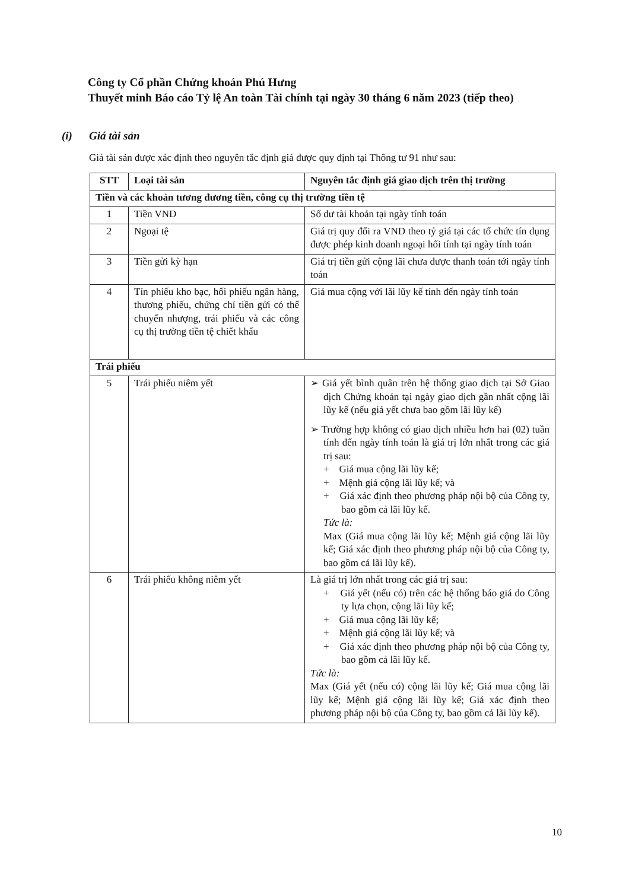Công ty Cổ phần Chứng khoán Phú Hưng
Thuyết minh Báo cáo Tỷ lệ An toàn Tài chính tại ngày 30 tháng 6 năm 2023 (tiếp theo)
(i) Giá tài sản
Giá tài sản được xác định theo nguyên tắc định giá được quy định tại Thông tư 91 như sau:
| STT | Loại tài sản | Nguyên tắc định giá giao dịch trên thị trường |
| --- | --- | --- |
| Tiền và các khoản tương đương tiền, công cụ thị trường tiền tệ | | |
| 1 | Tiền VND | Số dư tài khoản tại ngày tính toán |
| 2 | Ngoại tệ | Giá trị quy đổi ra VND theo tỷ giá tại các tổ chức tín dụng được phép kinh doanh ngoại hối tính tại ngày tính toán |
| 3 | Tiền gửi kỳ hạn | Giá trị tiền gửi cộng lãi chưa được thanh toán tới ngày tính toán |
| 4 | Tín phiếu kho bạc, hối phiếu ngân hàng, thương phiếu, chứng chỉ tiền gửi có thể chuyển nhượng, trái phiếu và các công cụ thị trường tiền tệ chiết khấu | Giá mua cộng với lãi lũy kế tính đến ngày tính toán |
| Trái phiếu | | |
| 5 | Trái phiếu niêm yết | ➢ Giá yết bình quân trên hệ thống giao dịch tại Sở Giao dịch Chứng khoán tại ngày giao dịch gần nhất cộng lãi lũy kế (nếu giá yết chưa bao gồm lãi lũy kế) ➢ Trường hợp không có giao dịch nhiều hơn hai (02) tuần tính đến ngày tính toán là giá trị lớn nhất trong các giá trị sau: + Giá mua cộng lãi lũy kế; + Mệnh giá cộng lãi lũy kế; và + Giá xác định theo phương pháp nội bộ của Công ty, bao gồm cả lãi lũy kế. Tức là: Max (Giá mua cộng lãi lũy kế; Mệnh giá cộng lãi lũy kế; Giá xác định theo phương pháp nội bộ của Công ty, bao gồm cả lãi lũy kế). |
| 6 | Trái phiếu không niêm yết | Là giá trị lớn nhất trong các giá trị sau: + Giá yết (nếu có) trên các hệ thống báo giá do Công ty lựa chọn, cộng lãi lũy kế; + Giá mua cộng lãi lũy kế; + Mệnh giá cộng lãi lũy kế; và + Giá xác định theo phương pháp nội bộ của Công ty, bao gồm cả lãi lũy kế. Tức là: Max (Giá yết (nếu có) cộng lãi lũy kế; Giá mua cộng lãi lũy kế; Mệnh giá cộng lãi lũy kế; Giá xác định theo phương pháp nội bộ của Công ty, bao gồm cả lãi lũy kế). |
10